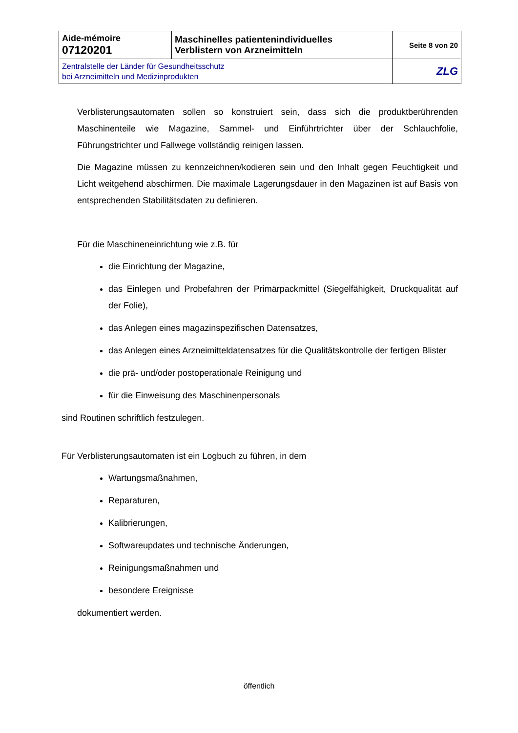| Aide-mémoire 07120201 | Maschinelles patientenindividuelles Verblistern von Arzneimitteln | Seite 8 von 20 |
| Zentralstelle der Länder für Gesundheitsschutz bei Arzneimitteln und Medizinprodukten | | ZLG |
Verblisterungsautomaten sollen so konstruiert sein, dass sich die produktberührenden Maschinenteile wie Magazine, Sammel- und Einführtrichter über der Schlauchfolie, Führungstrichter und Fallwege vollständig reinigen lassen.
Die Magazine müssen zu kennzeichnen/kodieren sein und den Inhalt gegen Feuchtigkeit und Licht weitgehend abschirmen. Die maximale Lagerungsdauer in den Magazinen ist auf Basis von entsprechenden Stabilitätsdaten zu definieren.
Für die Maschineneinrichtung wie z.B. für
die Einrichtung der Magazine,
das Einlegen und Probefahren der Primärpackmittel (Siegelfähigkeit, Druckqualität auf der Folie),
das Anlegen eines magazinspezifischen Datensatzes,
das Anlegen eines Arzneimitteldatensatzes für die Qualitätskontrolle der fertigen Blister
die prä- und/oder postoperationale Reinigung und
für die Einweisung des Maschinenpersonals
sind Routinen schriftlich festzulegen.
Für Verblisterungsautomaten ist ein Logbuch zu führen, in dem
Wartungsmaßnahmen,
Reparaturen,
Kalibrierungen,
Softwareupdates und technische Änderungen,
Reinigungsmaßnahmen und
besondere Ereignisse
dokumentiert werden.
öffentlich